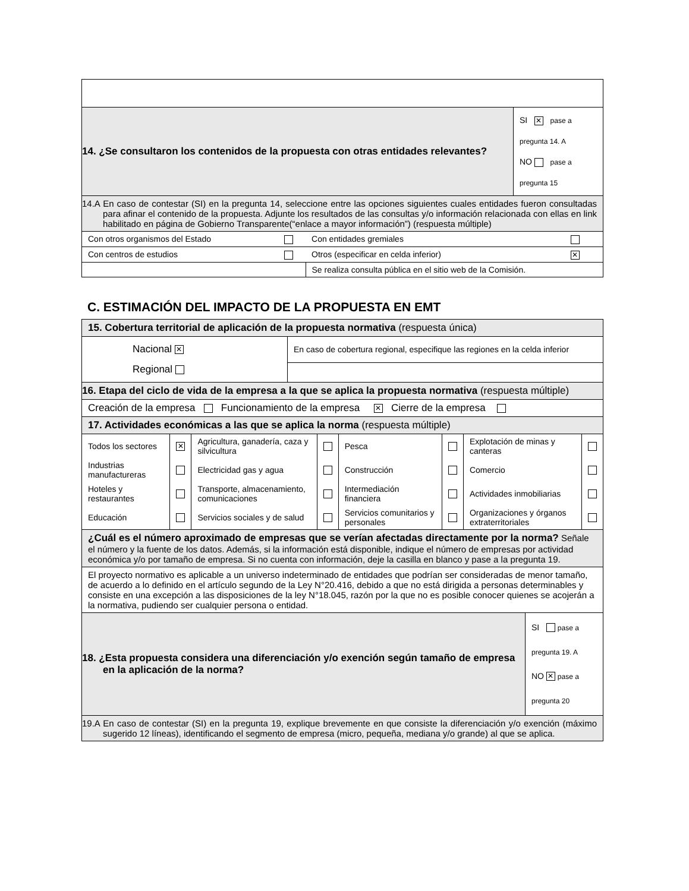| 14. ¿Se consultaron los contenidos de la propuesta con otras entidades relevantes? | SI ✕ pase a pregunta 14. A NO pase a pregunta 15 |
| 14.A En caso de contestar (SI) en la pregunta 14, seleccione entre las opciones siguientes cuales entidades fueron consultadas para afinar el contenido de la propuesta. Adjunte los resultados de las consultas y/o información relacionada con ellas en link habilitado en página de Gobierno Transparente(“enlace a mayor información”) (respuesta múltiple) | |
| Con otros organismos del Estado | | Con entidades gremiales | |
| Con centros de estudios | | Otros (especificar en celda inferior) | ✕ |
| | | Se realiza consulta pública en el sitio web de la Comisión. | |
C. ESTIMACIÓN DEL IMPACTO DE LA PROPUESTA EN EMT
| 15. Cobertura territorial de aplicación de la propuesta normativa (respuesta única) | |
| Nacional ✕ Regional | En caso de cobertura regional, especifique las regiones en la celda inferior |
| 16. Etapa del ciclo de vida de la empresa a la que se aplica la propuesta normativa (respuesta múltiple) | |
| Creación de la empresa Funcionamiento de la empresa ✕ Cierre de la empresa | |
| 17. Actividades económicas a las que se aplica la norma (respuesta múltiple) | |
| Todos los sectores | ✕ | Agricultura, ganadería, caza y silvicultura | | Pesca | | Explotación de minas y canteras | |
| Industrias manufactureras | | Electricidad gas y agua | | Construcción | | Comercio | |
| Hoteles y restaurantes | | Transporte, almacenamiento, comunicaciones | | Intermediación financiera | | Actividades inmobiliarias | |
| Educación | | Servicios sociales y de salud | | Servicios comunitarios y personales | | Organizaciones y órganos extraterritoriales | |
| ¿Cuál es el número aproximado de empresas que se verían afectadas directamente por la norma? Señale el número y la fuente de los datos. Además, si la información está disponible, indique el número de empresas por actividad económica y/o por tamaño de empresa. Si no cuenta con información, deje la casilla en blanco y pase a la pregunta 19. | |
| El proyecto normativo es aplicable a un universo indeterminado de entidades que podrían ser consideradas de menor tamaño, de acuerdo a lo definido en el artículo segundo de la Ley N°20.416, debido a que no está dirigida a personas determinables y consiste en una excepción a las disposiciones de la ley N°18.045, razón por la que no es posible conocer quienes se acojerán a la normativa, pudiendo ser cualquier persona o entidad. | |
| 18. ¿Esta propuesta considera una diferenciación y/o exención según tamaño de empresa en la aplicación de la norma? | SI pase a pregunta 19. A NO ✕ pase a pregunta 20 |
| 19.A En caso de contestar (SI) en la pregunta 19, explique brevemente en que consiste la diferenciación y/o exención (máximo sugerido 12 líneas), identificando el segmento de empresa (micro, pequeña, mediana y/o grande) al que se aplica. | |